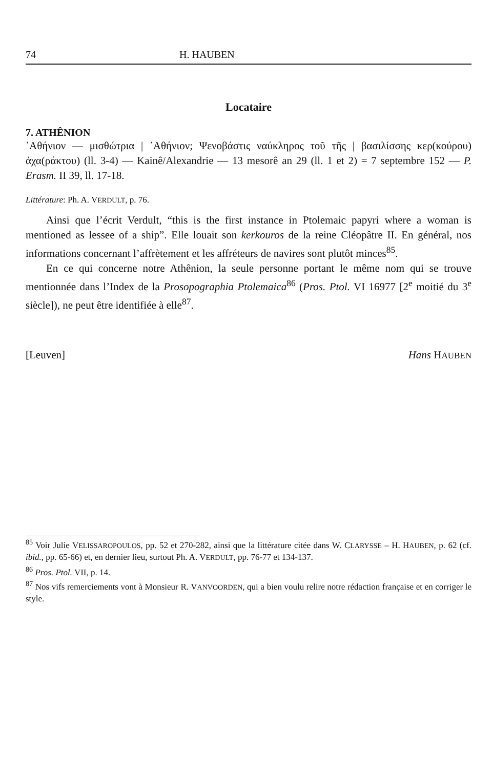74 H. HAUBEN
Locataire
7. ATHÊNION
᾿Αθήνιον — μισθώτρια | ᾿Αθήνιον; Ψενοβάστις ναύκληρος τοῦ τῆς | βασιλίσσης κερ(κούρου) ἀχα(ράκτου) (ll. 3-4) — Kainê/Alexandrie — 13 mesorê an 29 (ll. 1 et 2) = 7 septembre 152 — P. Erasm. II 39, ll. 17-18.
Littérature: Ph. A. VERDULT, p. 76.
Ainsi que l’écrit Verdult, “this is the first instance in Ptolemaic papyri where a woman is mentioned as lessee of a ship”. Elle louait son kerkouros de la reine Cléopâtre II. En général, nos informations concernant l’affrètement et les affréteurs de navires sont plutôt minces<sup>85</sup>.
En ce qui concerne notre Athênion, la seule personne portant le même nom qui se trouve mentionnée dans l’Index de la Prosopographia Ptolemaica<sup>86</sup> (Pros. Ptol. VI 16977 [2<sup>e</sup> moitié du 3<sup>e</sup> siècle]), ne peut être identifiée à elle<sup>87</sup>.
[Leuven] Hans HAUBEN
<sup>85</sup> Voir Julie VELISSAROPOULOS, pp. 52 et 270-282, ainsi que la littérature citée dans W. CLARYSSE – H. HAUBEN, p. 62 (cf. ibid., pp. 65-66) et, en dernier lieu, surtout Ph. A. VERDULT, pp. 76-77 et 134-137.
<sup>86</sup> Pros. Ptol. VII, p. 14.
<sup>87</sup> Nos vifs remerciements vont à Monsieur R. VANVOORDEN, qui a bien voulu relire notre rédaction française et en corriger le style.